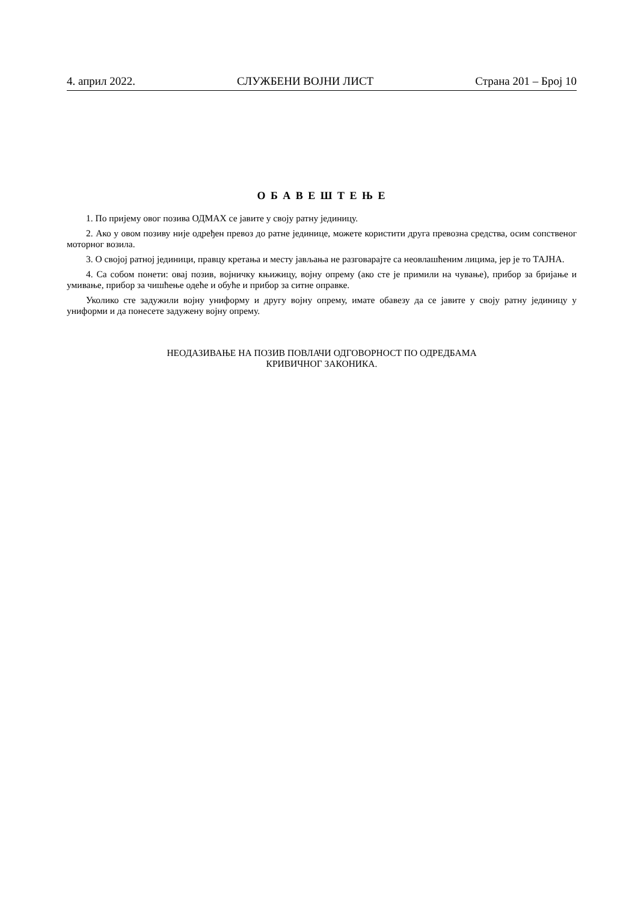4. април 2022. СЛУЖБЕНИ ВОЈНИ ЛИСТ Страна 201 – Број 10
О Б А В Е Ш Т Е Њ Е
1. По пријему овог позива ОДМАХ се јавите у своју ратну јединицу.
2. Ако у овом позиву није одређен превоз до ратне јединице, можете користити друга превозна средства, осим сопственог моторног возила.
3. О својој ратној јединици, правцу кретања и месту јављања не разговарајте са неовлашћеним лицима, јер је то ТАЈНА.
4. Са собом понети: овај позив, војничку књижицу, војну опрему (ако сте је примили на чување), прибор за бријање и умивање, прибор за чишћење одеће и обуће и прибор за ситне оправке.
Уколико сте задужили војну униформу и другу војну опрему, имате обавезу да се јавите у своју ратну јединицу у униформи и да понесете задужену војну опрему.
НЕОДАЗИВАЊЕ НА ПОЗИВ ПОВЛАЧИ ОДГОВОРНОСТ ПО ОДРЕДБАМА
КРИВИЧНОГ ЗАКОНИКА.